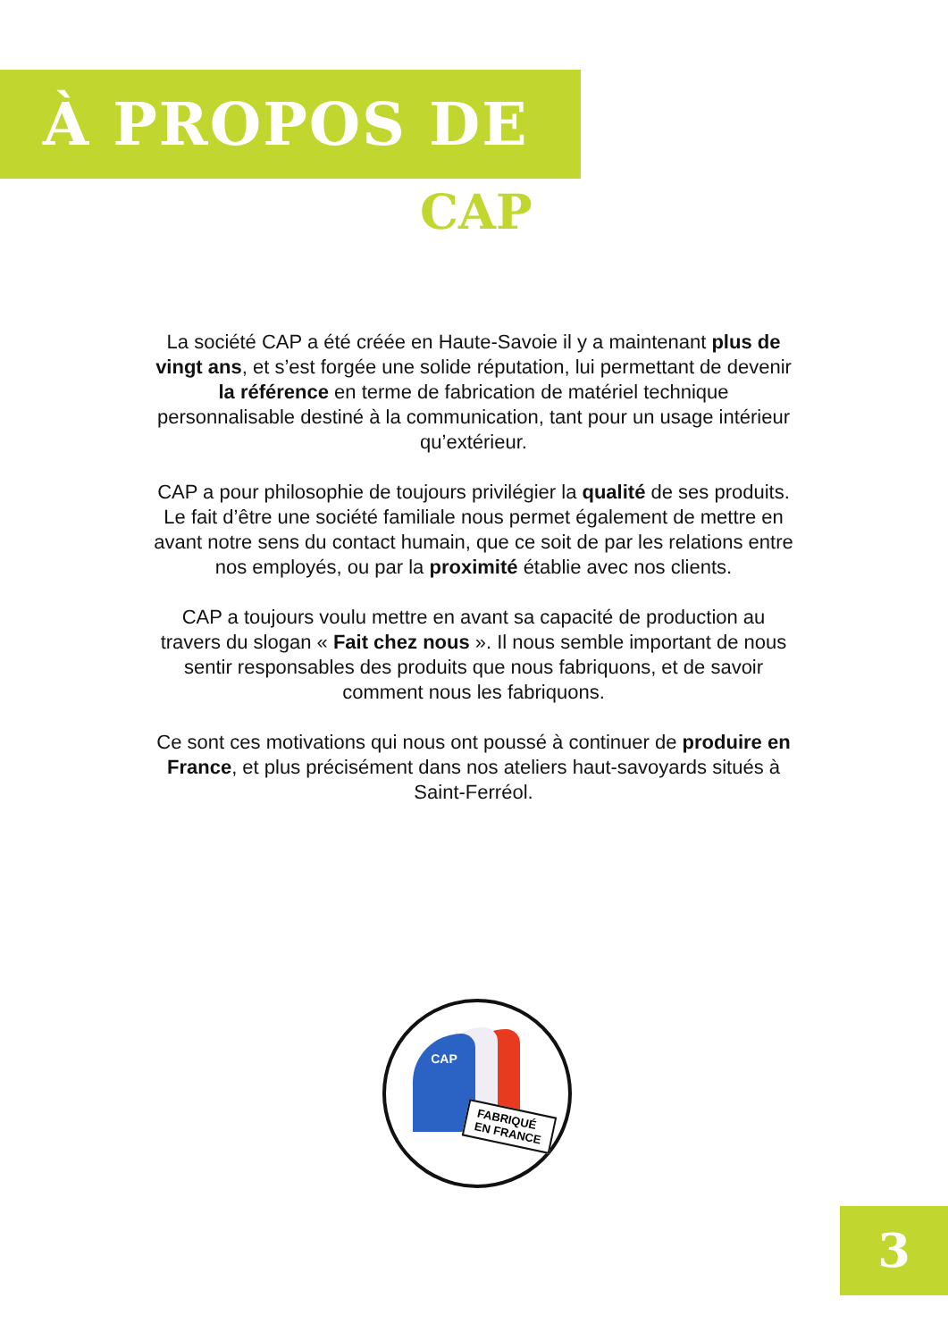À PROPOS DE
CAP
La société CAP a été créée en Haute-Savoie il y a maintenant plus de vingt ans, et s’est forgée une solide réputation, lui permettant de devenir la référence en terme de fabrication de matériel technique personnalisable destiné à la communication, tant pour un usage intérieur qu’extérieur.
CAP a pour philosophie de toujours privilégier la qualité de ses produits. Le fait d’être une société familiale nous permet également de mettre en avant notre sens du contact humain, que ce soit de par les relations entre nos employés, ou par la proximité établie avec nos clients.
CAP a toujours voulu mettre en avant sa capacité de production au travers du slogan « Fait chez nous ». Il nous semble important de nous sentir responsables des produits que nous fabriquons, et de savoir comment nous les fabriquons.
Ce sont ces motivations qui nous ont poussé à continuer de produire en France, et plus précisément dans nos ateliers haut-savoyards situés à Saint-Ferréol.
CAP
FABRIQUÉ
EN FRANCE
3